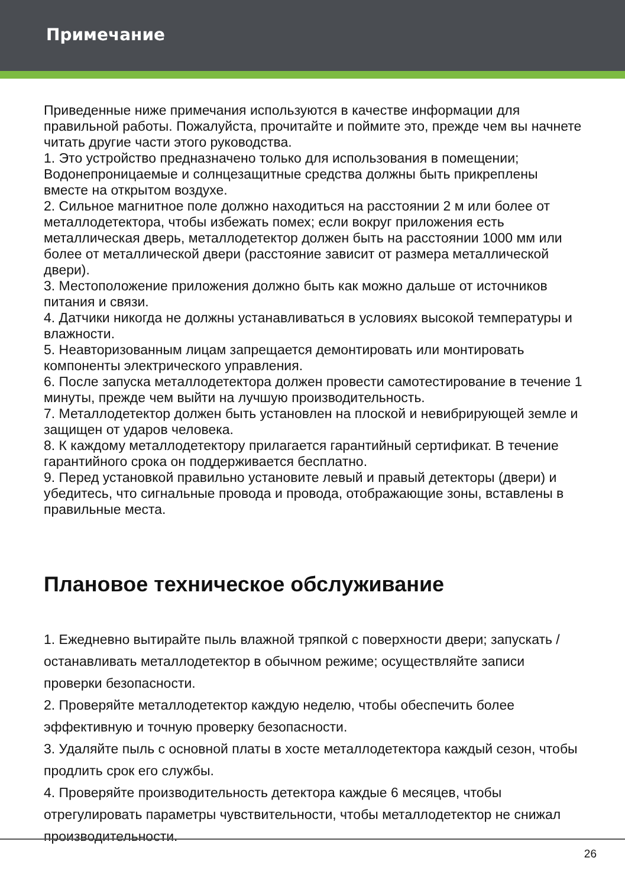Примечание
Приведенные ниже примечания используются в качестве информации для правильной работы. Пожалуйста, прочитайте и поймите это, прежде чем вы начнете читать другие части этого руководства.
1. Это устройство предназначено только для использования в помещении; Водонепроницаемые и солнцезащитные средства должны быть прикреплены вместе на открытом воздухе.
2. Сильное магнитное поле должно находиться на расстоянии 2 м или более от металлодетектора, чтобы избежать помех; если вокруг приложения есть металлическая дверь, металлодетектор должен быть на расстоянии 1000 мм или более от металлической двери (расстояние зависит от размера металлической двери).
3. Местоположение приложения должно быть как можно дальше от источников питания и связи.
4. Датчики никогда не должны устанавливаться в условиях высокой температуры и влажности.
5. Неавторизованным лицам запрещается демонтировать или монтировать компоненты электрического управления.
6. После запуска металлодетектора должен провести самотестирование в течение 1 минуты, прежде чем выйти на лучшую производительность.
7. Металлодетектор должен быть установлен на плоской и невибрирующей земле и защищен от ударов человека.
8. К каждому металлодетектору прилагается гарантийный сертификат. В течение гарантийного срока он поддерживается бесплатно.
9. Перед установкой правильно установите левый и правый детекторы (двери) и убедитесь, что сигнальные провода и провода, отображающие зоны, вставлены в правильные места.
Плановое техническое обслуживание
1. Ежедневно вытирайте пыль влажной тряпкой с поверхности двери; запускать / останавливать металлодетектор в обычном режиме; осуществляйте записи проверки безопасности.
2. Проверяйте металлодетектор каждую неделю, чтобы обеспечить более эффективную и точную проверку безопасности.
3. Удаляйте пыль с основной платы в хосте металлодетектора каждый сезон, чтобы продлить срок его службы.
4. Проверяйте производительность детектора каждые 6 месяцев, чтобы отрегулировать параметры чувствительности, чтобы металлодетектор не снижал производительности.
26